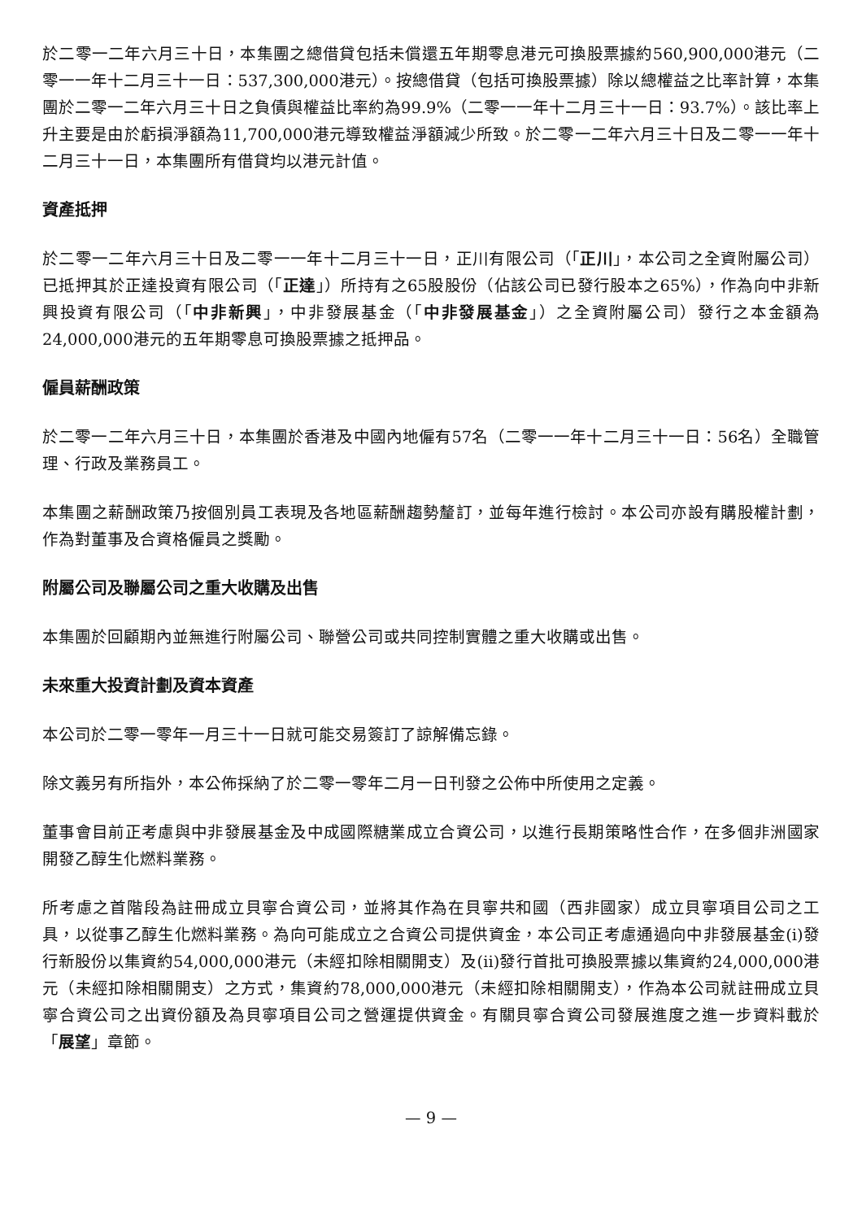於二零一二年六月三十日，本集團之總借貸包括未償還五年期零息港元可換股票據約560,900,000港元（二零一一年十二月三十一日：537,300,000港元）。按總借貸（包括可換股票據）除以總權益之比率計算，本集團於二零一二年六月三十日之負債與權益比率約為99.9%（二零一一年十二月三十一日：93.7%）。該比率上升主要是由於虧損淨額為11,700,000港元導致權益淨額減少所致。於二零一二年六月三十日及二零一一年十二月三十一日，本集團所有借貸均以港元計值。
資產抵押
於二零一二年六月三十日及二零一一年十二月三十一日，正川有限公司（「正川」，本公司之全資附屬公司）已抵押其於正達投資有限公司（「正達」）所持有之65股股份（佔該公司已發行股本之65%），作為向中非新興投資有限公司（「中非新興」，中非發展基金（「中非發展基金」）之全資附屬公司）發行之本金額為24,000,000港元的五年期零息可換股票據之抵押品。
僱員薪酬政策
於二零一二年六月三十日，本集團於香港及中國內地僱有57名（二零一一年十二月三十一日：56名）全職管理、行政及業務員工。
本集團之薪酬政策乃按個別員工表現及各地區薪酬趨勢釐訂，並每年進行檢討。本公司亦設有購股權計劃，作為對董事及合資格僱員之獎勵。
附屬公司及聯屬公司之重大收購及出售
本集團於回顧期內並無進行附屬公司、聯營公司或共同控制實體之重大收購或出售。
未來重大投資計劃及資本資產
本公司於二零一零年一月三十一日就可能交易簽訂了諒解備忘錄。
除文義另有所指外，本公佈採納了於二零一零年二月一日刊發之公佈中所使用之定義。
董事會目前正考慮與中非發展基金及中成國際糖業成立合資公司，以進行長期策略性合作，在多個非洲國家開發乙醇生化燃料業務。
所考慮之首階段為註冊成立貝寧合資公司，並將其作為在貝寧共和國（西非國家）成立貝寧項目公司之工具，以從事乙醇生化燃料業務。為向可能成立之合資公司提供資金，本公司正考慮通過向中非發展基金(i)發行新股份以集資約54,000,000港元（未經扣除相關開支）及(ii)發行首批可換股票據以集資約24,000,000港元（未經扣除相關開支）之方式，集資約78,000,000港元（未經扣除相關開支），作為本公司就註冊成立貝寧合資公司之出資份額及為貝寧項目公司之營運提供資金。有關貝寧合資公司發展進度之進一步資料載於「展望」章節。
— 9 —